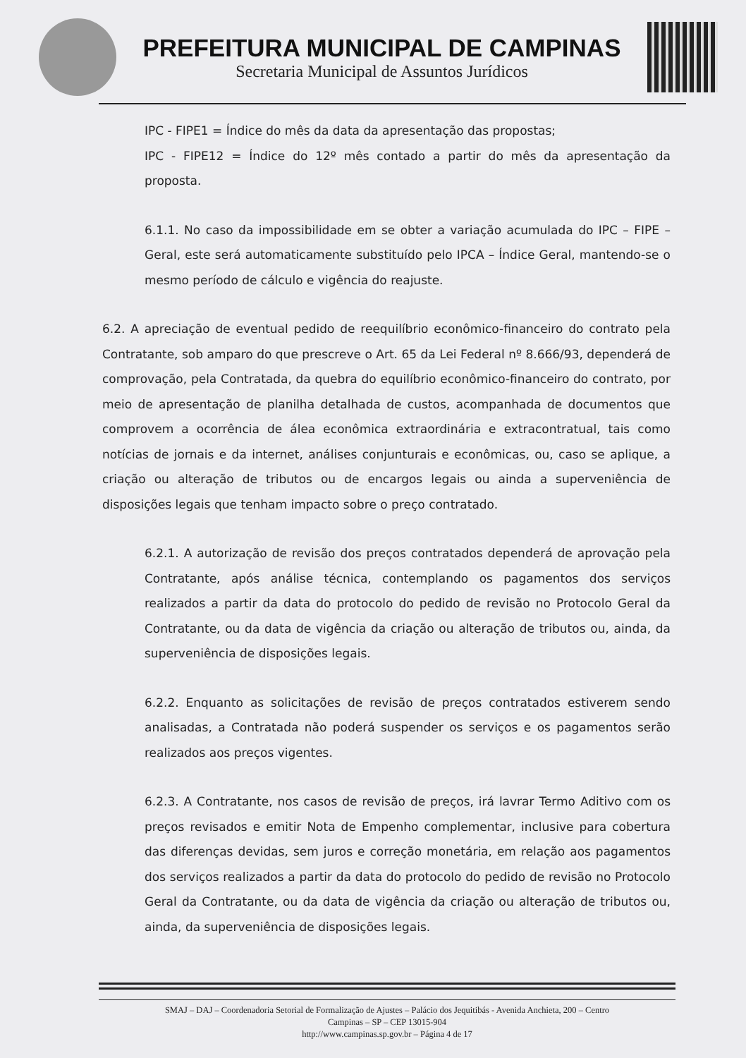PREFEITURA MUNICIPAL DE CAMPINAS
Secretaria Municipal de Assuntos Jurídicos
IPC - FIPE1 = Índice do mês da data da apresentação das propostas;
IPC - FIPE12 = Índice do 12º mês contado a partir do mês da apresentação da proposta.
6.1.1. No caso da impossibilidade em se obter a variação acumulada do IPC – FIPE – Geral, este será automaticamente substituído pelo IPCA – Índice Geral, mantendo-se o mesmo período de cálculo e vigência do reajuste.
6.2. A apreciação de eventual pedido de reequilíbrio econômico-financeiro do contrato pela Contratante, sob amparo do que prescreve o Art. 65 da Lei Federal nº 8.666/93, dependerá de comprovação, pela Contratada, da quebra do equilíbrio econômico-financeiro do contrato, por meio de apresentação de planilha detalhada de custos, acompanhada de documentos que comprovem a ocorrência de álea econômica extraordinária e extracontratual, tais como notícias de jornais e da internet, análises conjunturais e econômicas, ou, caso se aplique, a criação ou alteração de tributos ou de encargos legais ou ainda a superveniência de disposições legais que tenham impacto sobre o preço contratado.
6.2.1. A autorização de revisão dos preços contratados dependerá de aprovação pela Contratante, após análise técnica, contemplando os pagamentos dos serviços realizados a partir da data do protocolo do pedido de revisão no Protocolo Geral da Contratante, ou da data de vigência da criação ou alteração de tributos ou, ainda, da superveniência de disposições legais.
6.2.2. Enquanto as solicitações de revisão de preços contratados estiverem sendo analisadas, a Contratada não poderá suspender os serviços e os pagamentos serão realizados aos preços vigentes.
6.2.3. A Contratante, nos casos de revisão de preços, irá lavrar Termo Aditivo com os preços revisados e emitir Nota de Empenho complementar, inclusive para cobertura das diferenças devidas, sem juros e correção monetária, em relação aos pagamentos dos serviços realizados a partir da data do protocolo do pedido de revisão no Protocolo Geral da Contratante, ou da data de vigência da criação ou alteração de tributos ou, ainda, da superveniência de disposições legais.
SMAJ – DAJ – Coordenadoria Setorial de Formalização de Ajustes – Palácio dos Jequitibás - Avenida Anchieta, 200 – Centro
Campinas – SP – CEP 13015-904
http://www.campinas.sp.gov.br – Página 4 de 17